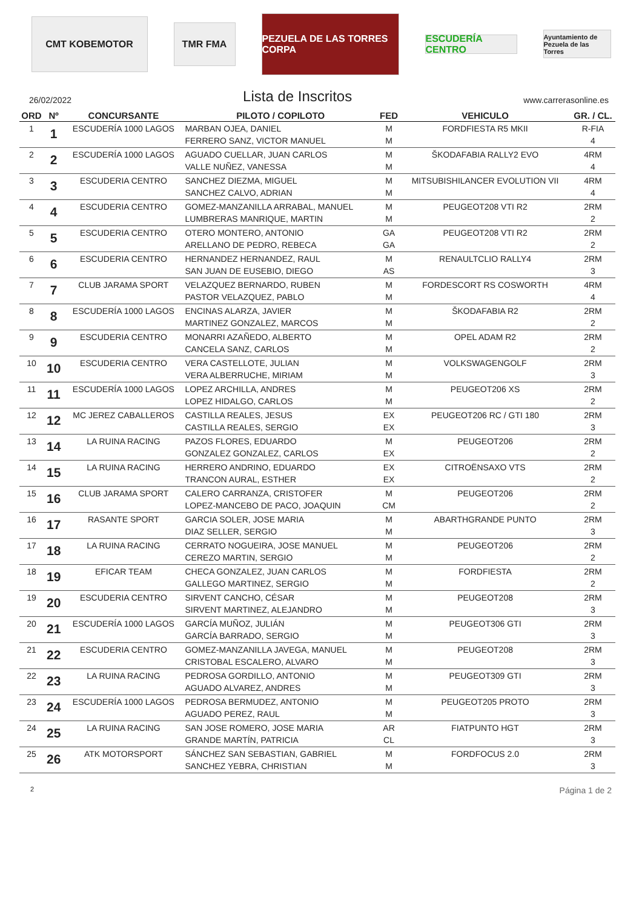CMT KOBEMOTOR
TMR FMA
PEZUELA DE LAS TORRES CORPA
ESCUDERÍA CENTRO
Ayuntamiento de Pezuela de las Torres
26/02/2022 Lista de Inscritos www.carrerasonline.es
| ORD | Nº | CONCURSANTE | PILOTO / COPILOTO | FED | VEHICULO | GR. / CL. |
| --- | --- | --- | --- | --- | --- | --- |
| 1 | 1 | ESCUDERÍA 1000 LAGOS | MARBAN OJEA, DANIEL FERRERO SANZ, VICTOR MANUEL | M M | FORDFIESTA R5 MKII | R-FIA 4 |
| 2 | 2 | ESCUDERÍA 1000 LAGOS | AGUADO CUELLAR, JUAN CARLOS VALLE NUÑEZ, VANESSA | M M | ŠKODAFABIA RALLY2 EVO | 4RM 4 |
| 3 | 3 | ESCUDERIA CENTRO | SANCHEZ DIEZMA, MIGUEL SANCHEZ CALVO, ADRIAN | M M | MITSUBISHILANCER EVOLUTION VII | 4RM 4 |
| 4 | 4 | ESCUDERIA CENTRO | GOMEZ-MANZANILLA ARRABAL, MANUEL LUMBRERAS MANRIQUE, MARTIN | M M | PEUGEOT208 VTI R2 | 2RM 2 |
| 5 | 5 | ESCUDERIA CENTRO | OTERO MONTERO, ANTONIO ARELLANO DE PEDRO, REBECA | GA GA | PEUGEOT208 VTI R2 | 2RM 2 |
| 6 | 6 | ESCUDERIA CENTRO | HERNANDEZ HERNANDEZ, RAUL SAN JUAN DE EUSEBIO, DIEGO | M AS | RENAULTCLIO RALLY4 | 2RM 3 |
| 7 | 7 | CLUB JARAMA SPORT | VELAZQUEZ BERNARDO, RUBEN PASTOR VELAZQUEZ, PABLO | M M | FORDESCORT RS COSWORTH | 4RM 4 |
| 8 | 8 | ESCUDERÍA 1000 LAGOS | ENCINAS ALARZA, JAVIER MARTINEZ GONZALEZ, MARCOS | M M | ŠKODAFABIA R2 | 2RM 2 |
| 9 | 9 | ESCUDERIA CENTRO | MONARRI AZAÑEDO, ALBERTO CANCELA SANZ, CARLOS | M M | OPEL ADAM R2 | 2RM 2 |
| 10 | 10 | ESCUDERIA CENTRO | VERA CASTELLOTE, JULIAN VERA ALBERRUCHE, MIRIAM | M M | VOLKSWAGENGOLF | 2RM 3 |
| 11 | 11 | ESCUDERÍA 1000 LAGOS | LOPEZ ARCHILLA, ANDRES LOPEZ HIDALGO, CARLOS | M M | PEUGEOT206 XS | 2RM 2 |
| 12 | 12 | MC JEREZ CABALLEROS | CASTILLA REALES, JESUS CASTILLA REALES, SERGIO | EX EX | PEUGEOT206 RC / GTI 180 | 2RM 3 |
| 13 | 14 | LA RUINA RACING | PAZOS FLORES, EDUARDO GONZALEZ GONZALEZ, CARLOS | M EX | PEUGEOT206 | 2RM 2 |
| 14 | 15 | LA RUINA RACING | HERRERO ANDRINO, EDUARDO TRANCON AURAL, ESTHER | EX EX | CITROËNSAXO VTS | 2RM 2 |
| 15 | 16 | CLUB JARAMA SPORT | CALERO CARRANZA, CRISTOFER LOPEZ-MANCEBO DE PACO, JOAQUIN | M CM | PEUGEOT206 | 2RM 2 |
| 16 | 17 | RASANTE SPORT | GARCIA SOLER, JOSE MARIA DIAZ SELLER, SERGIO | M M | ABARTHGRANDE PUNTO | 2RM 3 |
| 17 | 18 | LA RUINA RACING | CERRATO NOGUEIRA, JOSE MANUEL CEREZO MARTIN, SERGIO | M M | PEUGEOT206 | 2RM 2 |
| 18 | 19 | EFICAR TEAM | CHECA GONZALEZ, JUAN CARLOS GALLEGO MARTINEZ, SERGIO | M M | FORDFIESTA | 2RM 2 |
| 19 | 20 | ESCUDERIA CENTRO | SIRVENT CANCHO, CÉSAR SIRVENT MARTINEZ, ALEJANDRO | M M | PEUGEOT208 | 2RM 3 |
| 20 | 21 | ESCUDERÍA 1000 LAGOS | GARCÍA MUÑOZ, JULIÁN GARCÍA BARRADO, SERGIO | M M | PEUGEOT306 GTI | 2RM 3 |
| 21 | 22 | ESCUDERIA CENTRO | GOMEZ-MANZANILLA JAVEGA, MANUEL CRISTOBAL ESCALERO, ALVARO | M M | PEUGEOT208 | 2RM 3 |
| 22 | 23 | LA RUINA RACING | PEDROSA GORDILLO, ANTONIO AGUADO ALVAREZ, ANDRES | M M | PEUGEOT309 GTI | 2RM 3 |
| 23 | 24 | ESCUDERÍA 1000 LAGOS | PEDROSA BERMUDEZ, ANTONIO AGUADO PEREZ, RAUL | M M | PEUGEOT205 PROTO | 2RM 3 |
| 24 | 25 | LA RUINA RACING | SAN JOSE ROMERO, JOSE MARIA GRANDE MARTÍN, PATRICIA | AR CL | FIATPUNTO HGT | 2RM 3 |
| 25 | 26 | ATK MOTORSPORT | SÁNCHEZ SAN SEBASTIAN, GABRIEL SANCHEZ YEBRA, CHRISTIAN | M M | FORDFOCUS 2.0 | 2RM 3 |
2 Página 1 de 2